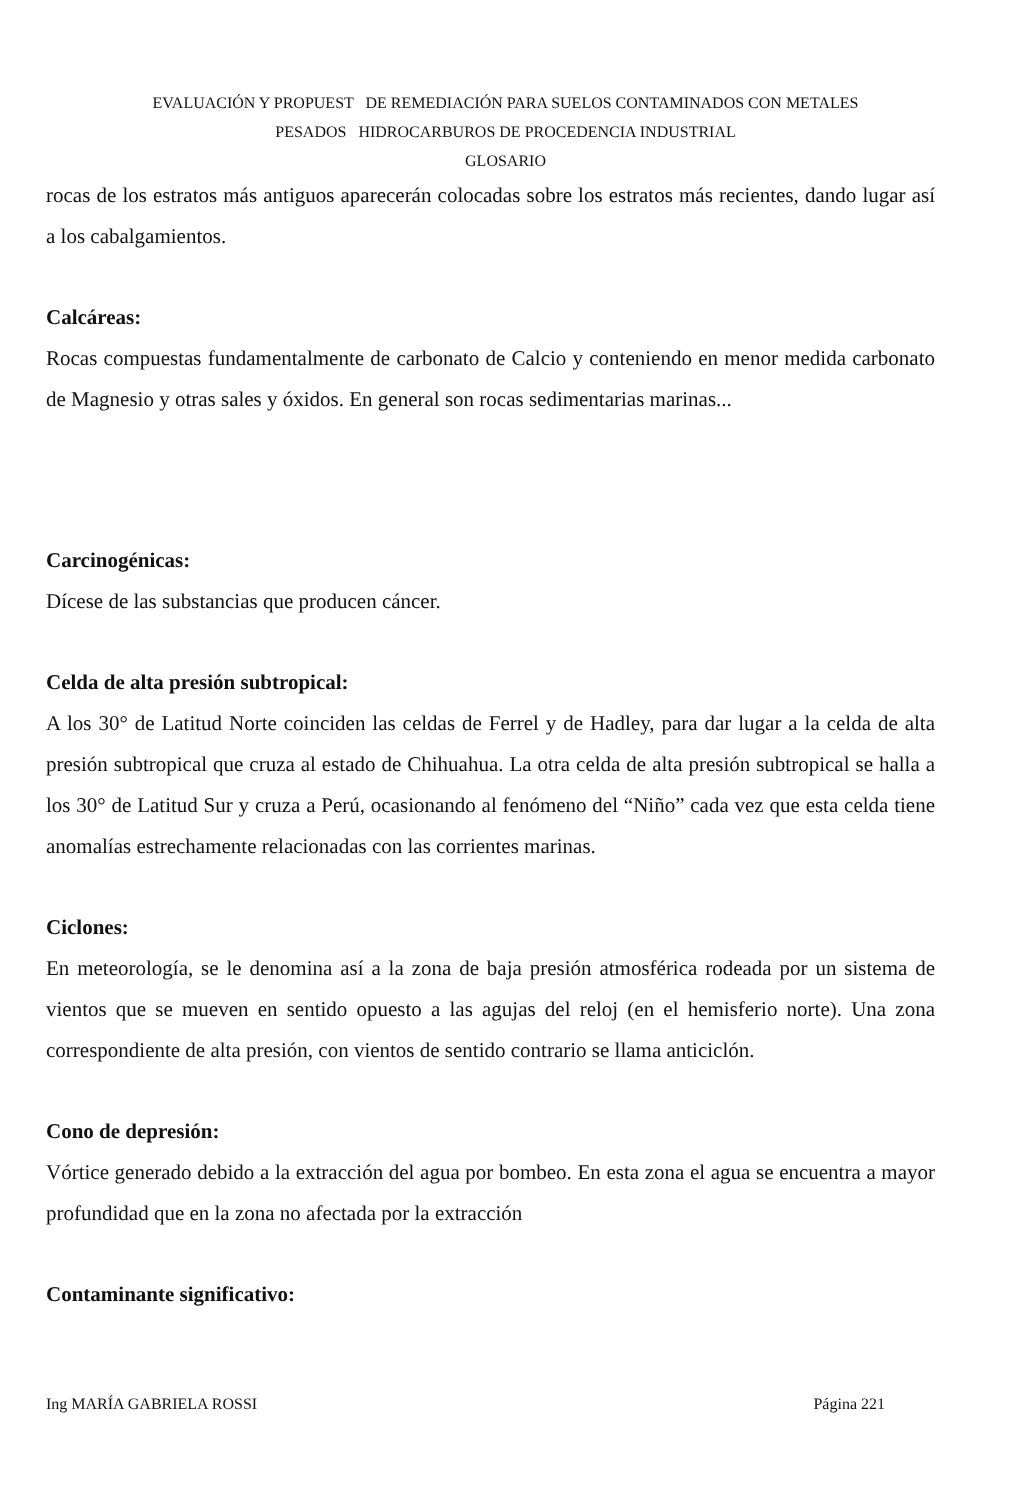EVALUACIÓN Y PROPUEST DE REMEDIACIÓN PARA SUELOS CONTAMINADOS CON METALES
PESADOS HIDROCARBUROS DE PROCEDENCIA INDUSTRIAL
GLOSARIO
rocas de los estratos más antiguos aparecerán colocadas sobre los estratos más recientes, dando lugar así a los cabalgamientos.
Calcáreas:
Rocas compuestas fundamentalmente de carbonato de Calcio y conteniendo en menor medida carbonato de Magnesio y otras sales y óxidos. En general son rocas sedimentarias marinas...
Carcinogénicas:
Dícese de las substancias que producen cáncer.
Celda de alta presión subtropical:
A los 30° de Latitud Norte coinciden las celdas de Ferrel y de Hadley, para dar lugar a la celda de alta presión subtropical que cruza al estado de Chihuahua. La otra celda de alta presión subtropical se halla a los 30° de Latitud Sur y cruza a Perú, ocasionando al fenómeno del “Niño” cada vez que esta celda tiene anomalías estrechamente relacionadas con las corrientes marinas.
Ciclones:
En meteorología, se le denomina así a la zona de baja presión atmosférica rodeada por un sistema de vientos que se mueven en sentido opuesto a las agujas del reloj (en el hemisferio norte). Una zona correspondiente de alta presión, con vientos de sentido contrario se llama anticiclón.
Cono de depresión:
Vórtice generado debido a la extracción del agua por bombeo. En esta zona el agua se encuentra a mayor profundidad que en la zona no afectada por la extracción
Contaminante significativo:
Ing MARÍA GABRIELA ROSSI Página 221